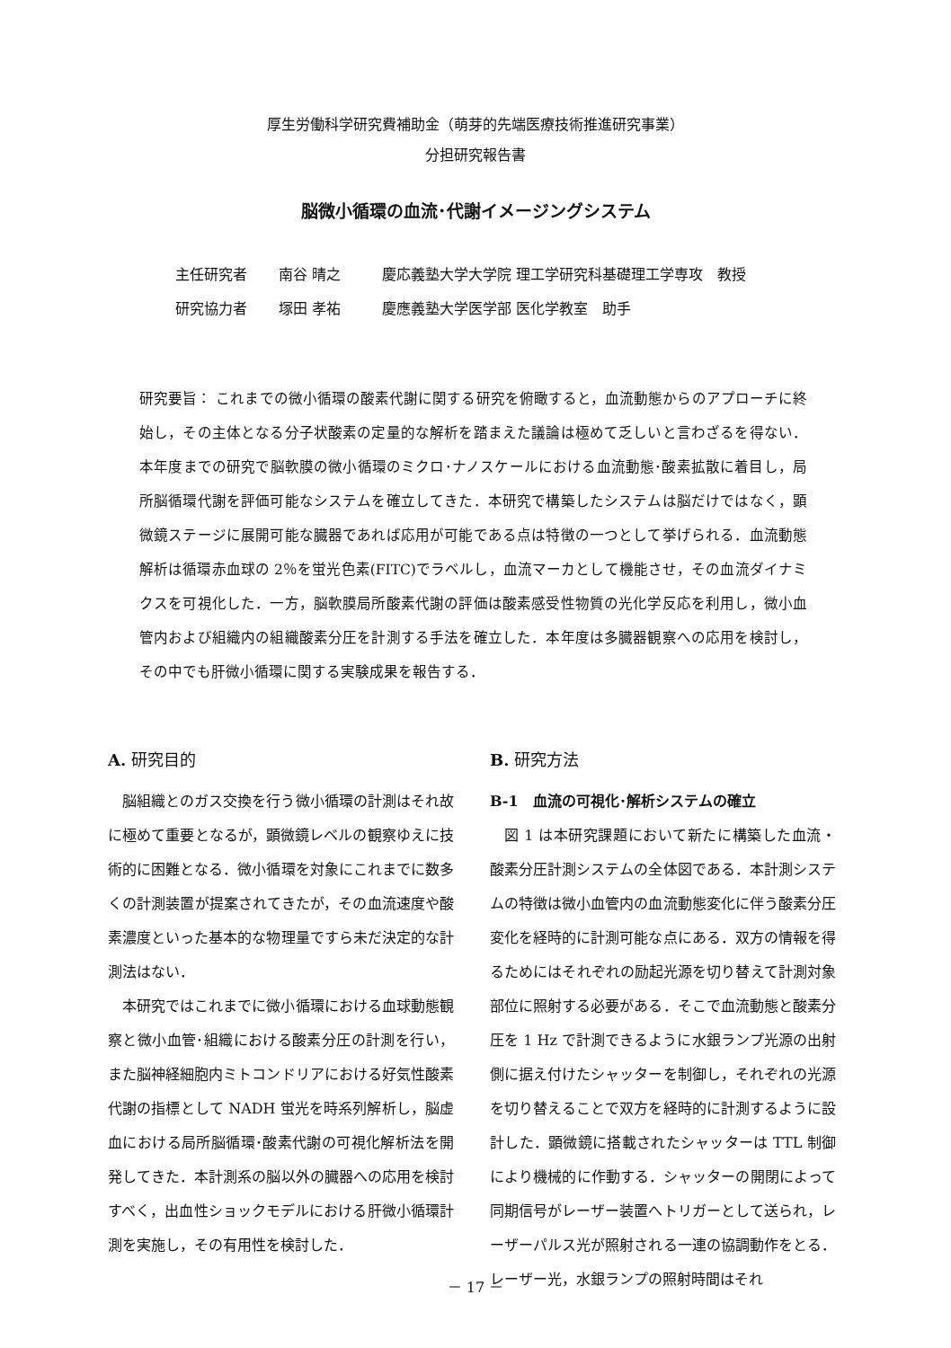厚生労働科学研究費補助金（萌芽的先端医療技術推進研究事業）
分担研究報告書
脳微小循環の血流･代謝イメージングシステム
主任研究者 南谷 晴之 慶応義塾大学大学院 理工学研究科基礎理工学専攻　教授
研究協力者 塚田 孝祐 慶應義塾大学医学部 医化学教室　助手
研究要旨： これまでの微小循環の酸素代謝に関する研究を俯瞰すると，血流動態からのアプローチに終始し，その主体となる分子状酸素の定量的な解析を踏まえた議論は極めて乏しいと言わざるを得ない．本年度までの研究で脳軟膜の微小循環のミクロ･ナノスケールにおける血流動態･酸素拡散に着目し，局所脳循環代謝を評価可能なシステムを確立してきた．本研究で構築したシステムは脳だけではなく，顕微鏡ステージに展開可能な臓器であれば応用が可能である点は特徴の一つとして挙げられる．血流動態解析は循環赤血球の 2％を蛍光色素(FITC)でラベルし，血流マーカとして機能させ，その血流ダイナミクスを可視化した．一方，脳軟膜局所酸素代謝の評価は酸素感受性物質の光化学反応を利用し，微小血管内および組織内の組織酸素分圧を計測する手法を確立した．本年度は多臓器観察への応用を検討し，その中でも肝微小循環に関する実験成果を報告する．
A. 研究目的
脳組織とのガス交換を行う微小循環の計測はそれ故に極めて重要となるが，顕微鏡レベルの観察ゆえに技術的に困難となる．微小循環を対象にこれまでに数多くの計測装置が提案されてきたが，その血流速度や酸素濃度といった基本的な物理量ですら未だ決定的な計測法はない．
本研究ではこれまでに微小循環における血球動態観察と微小血管･組織における酸素分圧の計測を行い，また脳神経細胞内ミトコンドリアにおける好気性酸素代謝の指標として NADH 蛍光を時系列解析し，脳虚血における局所脳循環･酸素代謝の可視化解析法を開発してきた．本計測系の脳以外の臓器への応用を検討すべく，出血性ショックモデルにおける肝微小循環計測を実施し，その有用性を検討した．
B. 研究方法
B-1　血流の可視化･解析システムの確立
図 1 は本研究課題において新たに構築した血流・酸素分圧計測システムの全体図である．本計測システムの特徴は微小血管内の血流動態変化に伴う酸素分圧変化を経時的に計測可能な点にある．双方の情報を得るためにはそれぞれの励起光源を切り替えて計測対象部位に照射する必要がある．そこで血流動態と酸素分圧を 1 Hz で計測できるように水銀ランプ光源の出射側に据え付けたシャッターを制御し，それぞれの光源を切り替えることで双方を経時的に計測するように設計した．顕微鏡に搭載されたシャッターは TTL 制御により機械的に作動する．シャッターの開閉によって同期信号がレーザー装置へトリガーとして送られ，レーザーパルス光が照射される一連の協調動作をとる．レーザー光，水銀ランプの照射時間はそれ
－ 17 －